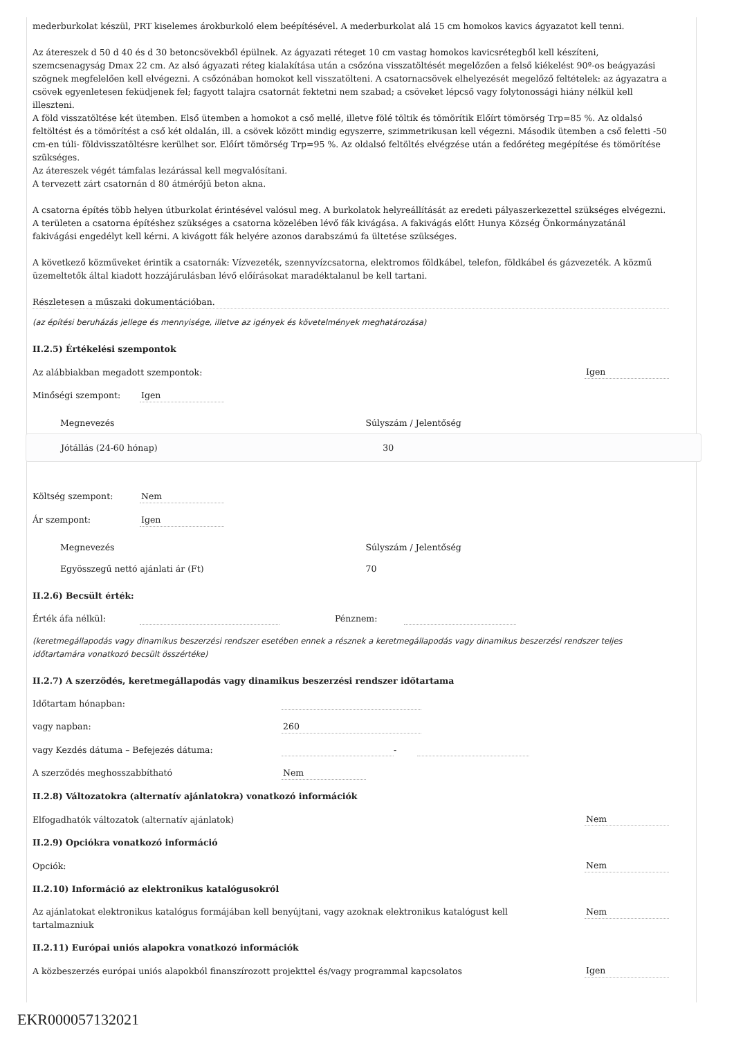mederburkolat készül, PRT kiselemes árokburkoló elem beépítésével. A mederburkolat alá 15 cm homokos kavics ágyazatot kell tenni.
Az átereszek d 50 d 40 és d 30 betoncsövekből épülnek. Az ágyazati réteget 10 cm vastag homokos kavicsrétegből kell készíteni, szemcsenagyság Dmax 22 cm. Az alsó ágyazati réteg kialakítása után a csőzóna visszatöltését megelőzően a felső kiékelést 90º-os beágyazási szögnek megfelelően kell elvégezni. A csőzónában homokot kell visszatölteni. A csatornacsövek elhelyezését megelőző feltételek: az ágyazatra a csövek egyenletesen feküdjenek fel; fagyott talajra csatornát fektetni nem szabad; a csöveket lépcső vagy folytonossági hiány nélkül kell illeszteni.
A föld visszatöltése két ütemben. Első ütemben a homokot a cső mellé, illetve fölé töltik és tömörítik Előírt tömörség Trp=85 %. Az oldalsó feltöltést és a tömörítést a cső két oldalán, ill. a csövek között mindig egyszerre, szimmetrikusan kell végezni. Második ütemben a cső feletti -50 cm-en túli- földvisszatöltésre kerülhet sor. Előírt tömörség Trp=95 %. Az oldalsó feltöltés elvégzése után a fedőréteg megépítése és tömörítése szükséges.
Az átereszek végét támfalas lezárással kell megvalósítani.
A tervezett zárt csatornán d 80 átmérőjű beton akna.
A csatorna építés több helyen útburkolat érintésével valósul meg. A burkolatok helyreállítását az eredeti pályaszerkezettel szükséges elvégezni.
A területen a csatorna építéshez szükséges a csatorna közelében lévő fák kivágása. A fakivágás előtt Hunya Község Önkormányzatánál fakivágási engedélyt kell kérni. A kivágott fák helyére azonos darabszámú fa ültetése szükséges.
A következő közműveket érintik a csatornák: Vízvezeték, szennyvízcsatorna, elektromos földkábel, telefon, földkábel és gázvezeték. A közmű üzemeltetők által kiadott hozzájárulásban lévő előírásokat maradéktalanul be kell tartani.
Részletesen a műszaki dokumentációban.
(az építési beruházás jellege és mennyisége, illetve az igények és követelmények meghatározása)
II.2.5) Értékelési szempontok
Az alábbiakban megadott szempontok: Igen
Minőségi szempont: Igen
| Megnevezés | Súlyszám / Jelentőség |
| Jótállás (24-60 hónap) | 30 |
Költség szempont: Nem
Ár szempont: Igen
| Megnevezés | Súlyszám / Jelentőség |
| Egyösszegű nettó ajánlati ár (Ft) | 70 |
II.2.6) Becsült érték:
Érték áfa nélkül: Pénznem:
(keretmegállapodás vagy dinamikus beszerzési rendszer esetében ennek a résznek a keretmegállapodás vagy dinamikus beszerzési rendszer teljes időtartamára vonatkozó becsült összértéke)
II.2.7) A szerződés, keretmegállapodás vagy dinamikus beszerzési rendszer időtartama
Időtartam hónapban:
vagy napban: 260
vagy Kezdés dátuma – Befejezés dátuma: -
A szerződés meghosszabbítható Nem
II.2.8) Változatokra (alternatív ajánlatokra) vonatkozó információk
Elfogadhatók változatok (alternatív ajánlatok) Nem
II.2.9) Opciókra vonatkozó információ
Opciók: Nem
II.2.10) Információ az elektronikus katalógusokról
Az ajánlatokat elektronikus katalógus formájában kell benyújtani, vagy azoknak elektronikus katalógust kell tartalmazniuk Nem
II.2.11) Európai uniós alapokra vonatkozó információk
A közbeszerzés európai uniós alapokból finanszírozott projekttel és/vagy programmal kapcsolatos Igen
EKR000057132021